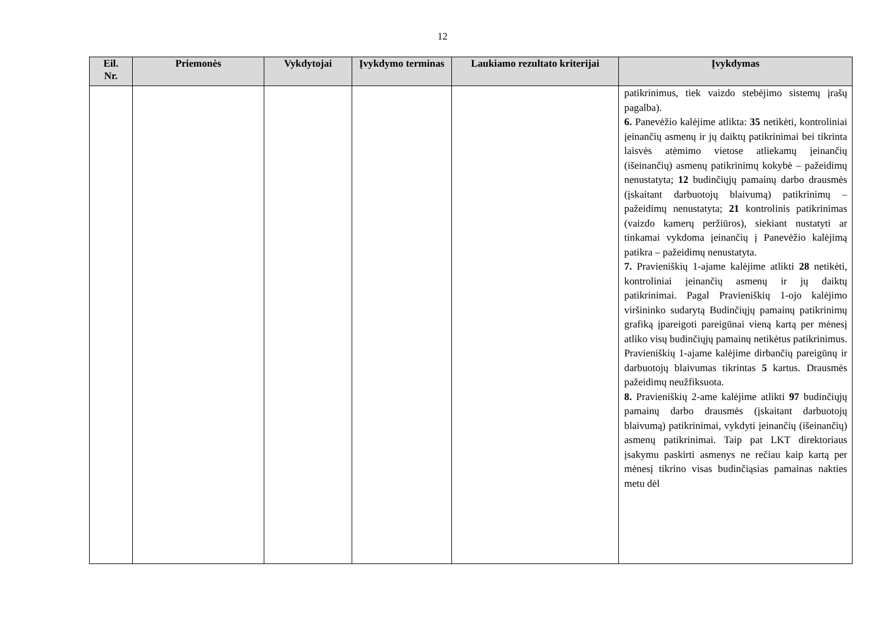12
| Eil. Nr. | Priemonės | Vykdytojai | Įvykdymo terminas | Laukiamo rezultato kriterijai | Įvykdymas |
| --- | --- | --- | --- | --- | --- |
| | | | | | patikrinimus, tiek vaizdo stebėjimo sistemų įrašų pagalba). 6. Panevėžio kalėjime atlikta: 35 netikėti, kontroliniai įeinančių asmenų ir jų daiktų patikrinimai bei tikrinta laisvės atėmimo vietose atliekamų įeinančių (išeinančių) asmenų patikrinimų kokybė – pažeidimų nenustatyta; 12 budinčiųjų pamainų darbo drausmės (įskaitant darbuotojų blaivumą) patikrinimų – pažeidimų nenustatyta; 21 kontrolinis patikrinimas (vaizdo kamerų peržiūros), siekiant nustatyti ar tinkamai vykdoma įeinančių į Panevėžio kalėjimą patikra – pažeidimų nenustatyta. 7. Pravieniškių 1-ajame kalėjime atlikti 28 netikėti, kontroliniai įeinančių asmenų ir jų daiktų patikrinimai. Pagal Pravieniškių 1-ojo kalėjimo viršininko sudarytą Budinčiųjų pamainų patikrinimų grafiką įpareigoti pareigūnai vieną kartą per mėnesį atliko visų budinčiųjų pamainų netikėtus patikrinimus. Pravieniškių 1-ajame kalėjime dirbančių pareigūnų ir darbuotojų blaivumas tikrintas 5 kartus. Drausmės pažeidimų neužfiksuota. 8. Pravieniškių 2-ame kalėjime atlikti 97 budinčiųjų pamainų darbo drausmės (įskaitant darbuotojų blaivumą) patikrinimai, vykdyti įeinančių (išeinančių) asmenų patikrinimai. Taip pat LKT direktoriaus įsakymu paskirti asmenys ne rečiau kaip kartą per mėnesį tikrino visas budinčiąsias pamainas nakties metu dėl |